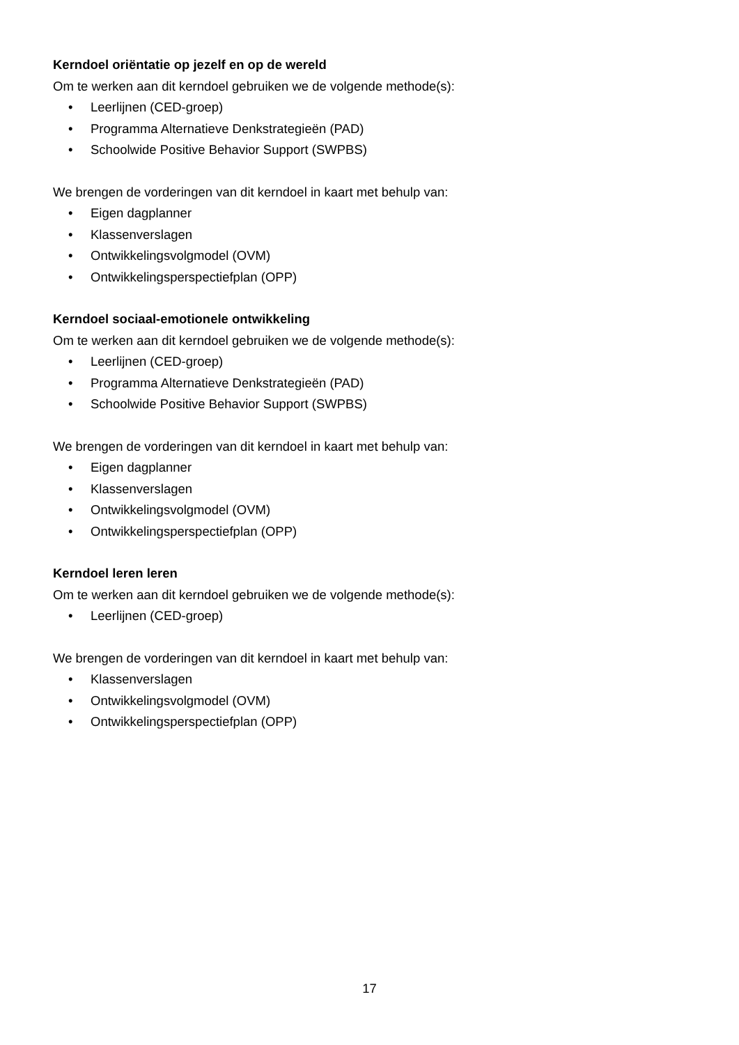Kerndoel oriëntatie op jezelf en op de wereld
Om te werken aan dit kerndoel gebruiken we de volgende methode(s):
• Leerlijnen (CED-groep)
• Programma Alternatieve Denkstrategieën (PAD)
• Schoolwide Positive Behavior Support (SWPBS)
We brengen de vorderingen van dit kerndoel in kaart met behulp van:
• Eigen dagplanner
• Klassenverslagen
• Ontwikkelingsvolgmodel (OVM)
• Ontwikkelingsperspectiefplan (OPP)
Kerndoel sociaal-emotionele ontwikkeling
Om te werken aan dit kerndoel gebruiken we de volgende methode(s):
• Leerlijnen (CED-groep)
• Programma Alternatieve Denkstrategieën (PAD)
• Schoolwide Positive Behavior Support (SWPBS)
We brengen de vorderingen van dit kerndoel in kaart met behulp van:
• Eigen dagplanner
• Klassenverslagen
• Ontwikkelingsvolgmodel (OVM)
• Ontwikkelingsperspectiefplan (OPP)
Kerndoel leren leren
Om te werken aan dit kerndoel gebruiken we de volgende methode(s):
• Leerlijnen (CED-groep)
We brengen de vorderingen van dit kerndoel in kaart met behulp van:
• Klassenverslagen
• Ontwikkelingsvolgmodel (OVM)
• Ontwikkelingsperspectiefplan (OPP)
17